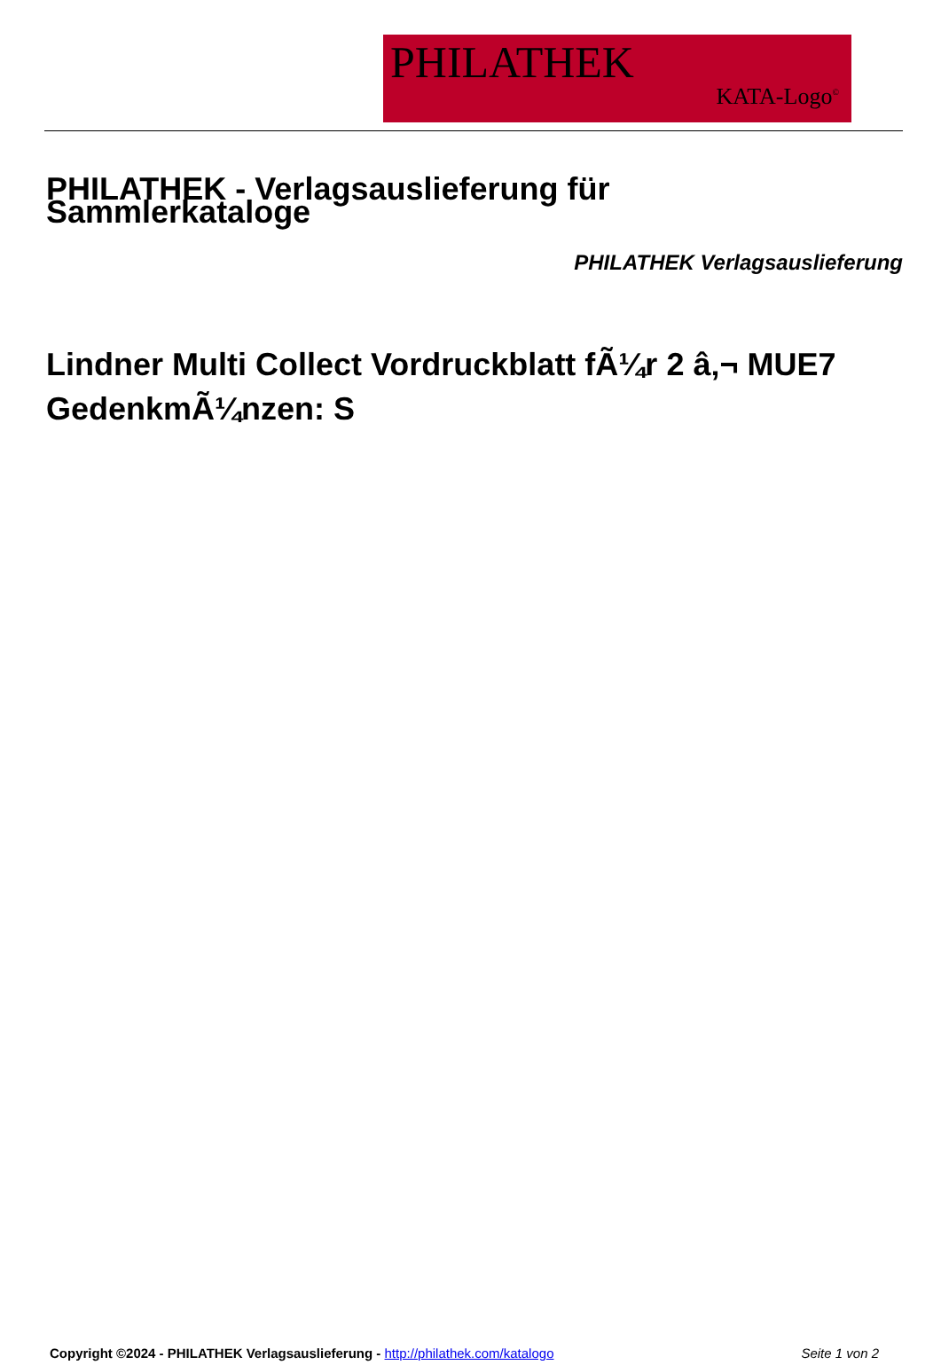PHILATHEK
KATA-Logo<sup>©</sup>
PHILATHEK - Verlagsauslieferung für Sammlerkataloge
PHILATHEK Verlagsauslieferung
Lindner Multi Collect Vordruckblatt fÃ¼r 2 â‚¬ MUE7 GedenkmÃ¼nzen: S
Copyright ©2024 - PHILATHEK Verlagsauslieferung - http://philathek.com/katalogo Seite 1 von 2